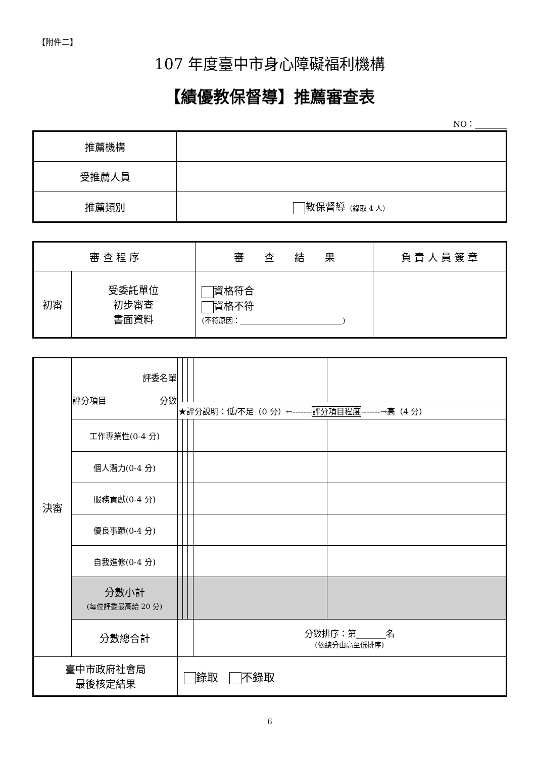【附件二】
107 年度臺中市身心障礙福利機構
【績優教保督導】推薦審查表
NO：________
| 推薦機構 | |
| 受推薦人員 | |
| 推薦類別 | 教保督導 （錄取 4 人） |
| 審 查 程 序 | | 審 查 結 果 | 負 責 人 員 簽 章 |
| --- | --- | --- | --- |
| 初審 | 受委託單位 初步審查 書面資料 | 資格符合 資格不符 (不符原因：_____________________________) | |
| 決審 | 評委名單 評分項目 分數 | | | | | |
| | | ★評分說明：低/不足（0 分）←------- 評分項目程度 -------→高（4 分） | | | | |
| | 工作專業性(0-4 分) | | | | | |
| | 個人潛力(0-4 分) | | | | | |
| | 服務貢獻(0-4 分) | | | | | |
| | 優良事蹟(0-4 分) | | | | | |
| | 自我進修(0-4 分) | | | | | |
| | 分數小計 (每位評委最高給 20 分) | | | | | |
| | 分數總合計 | | | | 分數排序：第_______名 (依總分由高至低排序) | |
| 臺中市政府社會局 最後核定結果 | | 錄取 不錄取 | | | | |
6